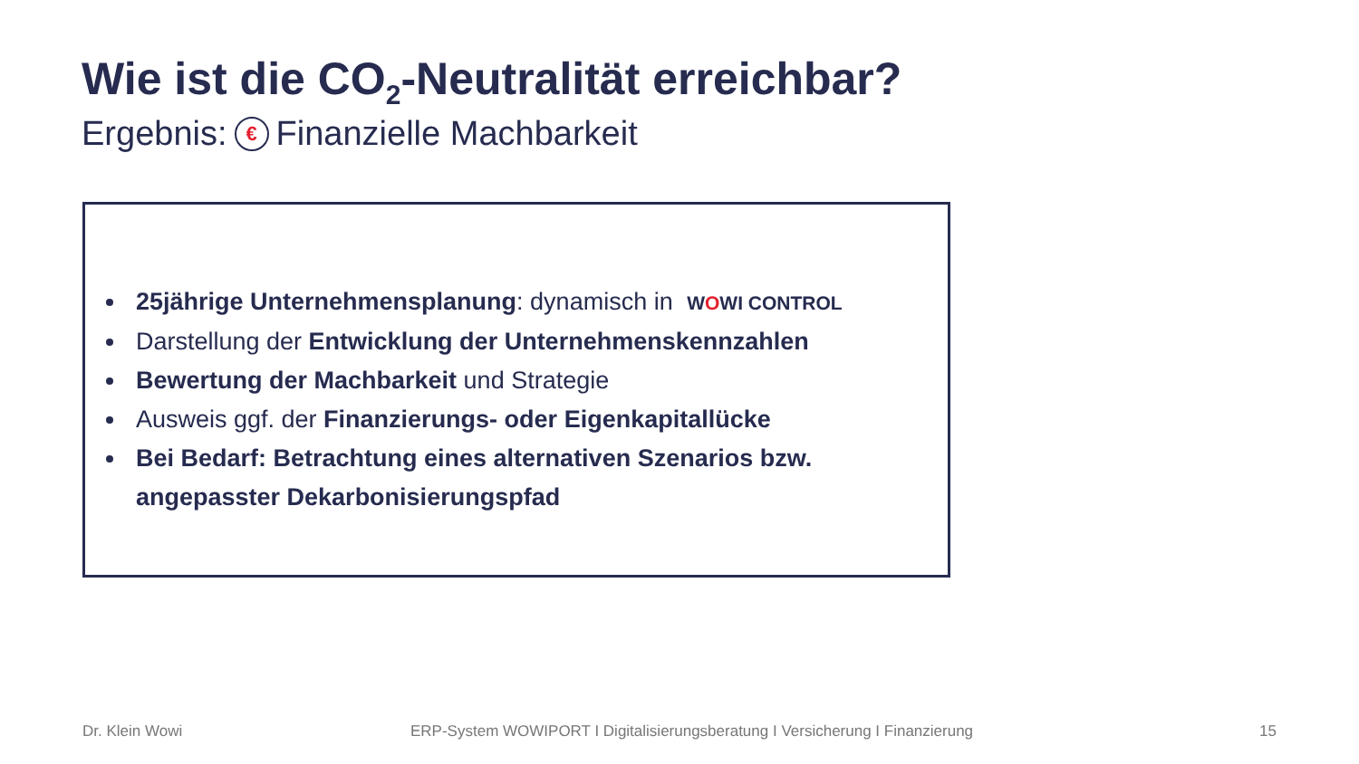Wie ist die CO<sub>2</sub>-Neutralität erreichbar?
Ergebnis: € Finanzielle Machbarkeit
25jährige Unternehmensplanung: dynamisch in WOWI CONTROL
Darstellung der Entwicklung der Unternehmenskennzahlen
Bewertung der Machbarkeit und Strategie
Ausweis ggf. der Finanzierungs- oder Eigenkapitallücke
Bei Bedarf: Betrachtung eines alternativen Szenarios bzw. angepasster Dekarbonisierungspfad
Dr. Klein Wowi
ERP-System WOWIPORT I Digitalisierungsberatung I Versicherung I Finanzierung
15